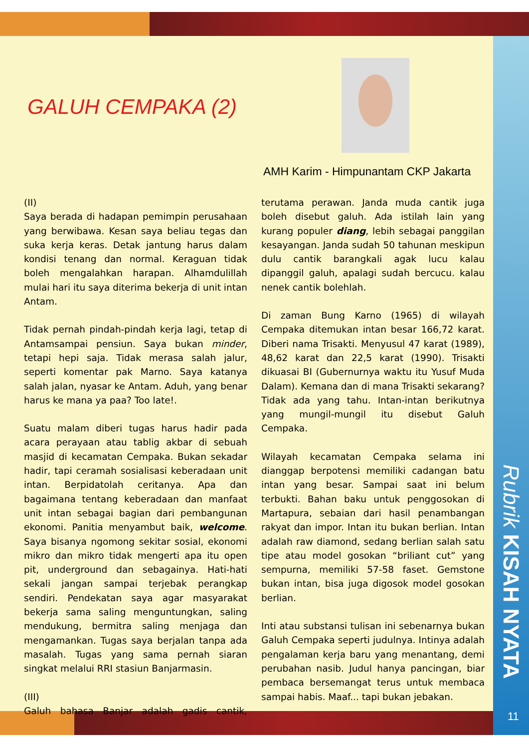GALUH CEMPAKA (2)
AMH Karim - Himpunantam CKP Jakarta
(II)
Saya berada di hadapan pemimpin perusahaan yang berwibawa. Kesan saya beliau tegas dan suka kerja keras. Detak jantung harus dalam kondisi tenang dan normal. Keraguan tidak boleh mengalahkan harapan. Alhamdulillah mulai hari itu saya diterima bekerja di unit intan Antam.
Tidak pernah pindah-pindah kerja lagi, tetap di Antamsampai pensiun. Saya bukan minder, tetapi hepi saja. Tidak merasa salah jalur, seperti komentar pak Marno. Saya katanya salah jalan, nyasar ke Antam. Aduh, yang benar harus ke mana ya paa? Too late!.
Suatu malam diberi tugas harus hadir pada acara perayaan atau tablig akbar di sebuah masjid di kecamatan Cempaka. Bukan sekadar hadir, tapi ceramah sosialisasi keberadaan unit intan. Berpidatolah ceritanya. Apa dan bagaimana tentang keberadaan dan manfaat unit intan sebagai bagian dari pembangunan ekonomi. Panitia menyambut baik, welcome. Saya bisanya ngomong sekitar sosial, ekonomi mikro dan mikro tidak mengerti apa itu open pit, underground dan sebagainya. Hati-hati sekali jangan sampai terjebak perangkap sendiri. Pendekatan saya agar masyarakat bekerja sama saling menguntungkan, saling mendukung, bermitra saling menjaga dan mengamankan. Tugas saya berjalan tanpa ada masalah. Tugas yang sama pernah siaran singkat melalui RRI stasiun Banjarmasin.
(III)
Galuh bahasa Banjar adalah gadis cantik, terutama perawan. Janda muda cantik juga boleh disebut galuh. Ada istilah lain yang kurang populer diang, lebih sebagai panggilan kesayangan. Janda sudah 50 tahunan meskipun dulu cantik barangkali agak lucu kalau dipanggil galuh, apalagi sudah bercucu. kalau nenek cantik bolehlah.
Di zaman Bung Karno (1965) di wilayah Cempaka ditemukan intan besar 166,72 karat. Diberi nama Trisakti. Menyusul 47 karat (1989), 48,62 karat dan 22,5 karat (1990). Trisakti dikuasai BI (Gubernurnya waktu itu Yusuf Muda Dalam). Kemana dan di mana Trisakti sekarang? Tidak ada yang tahu. Intan-intan berikutnya yang mungil-mungil itu disebut Galuh Cempaka.
Wilayah kecamatan Cempaka selama ini dianggap berpotensi memiliki cadangan batu intan yang besar. Sampai saat ini belum terbukti. Bahan baku untuk penggosokan di Martapura, sebaian dari hasil penambangan rakyat dan impor. Intan itu bukan berlian. Intan adalah raw diamond, sedang berlian salah satu tipe atau model gosokan “briliant cut” yang sempurna, memiliki 57-58 faset. Gemstone bukan intan, bisa juga digosok model gosokan berlian.
Inti atau substansi tulisan ini sebenarnya bukan Galuh Cempaka seperti judulnya. Intinya adalah pengalaman kerja baru yang menantang, demi perubahan nasib. Judul hanya pancingan, biar pembaca bersemangat terus untuk membaca sampai habis. Maaf... tapi bukan jebakan.
Rubrik KISAH NYATA
11